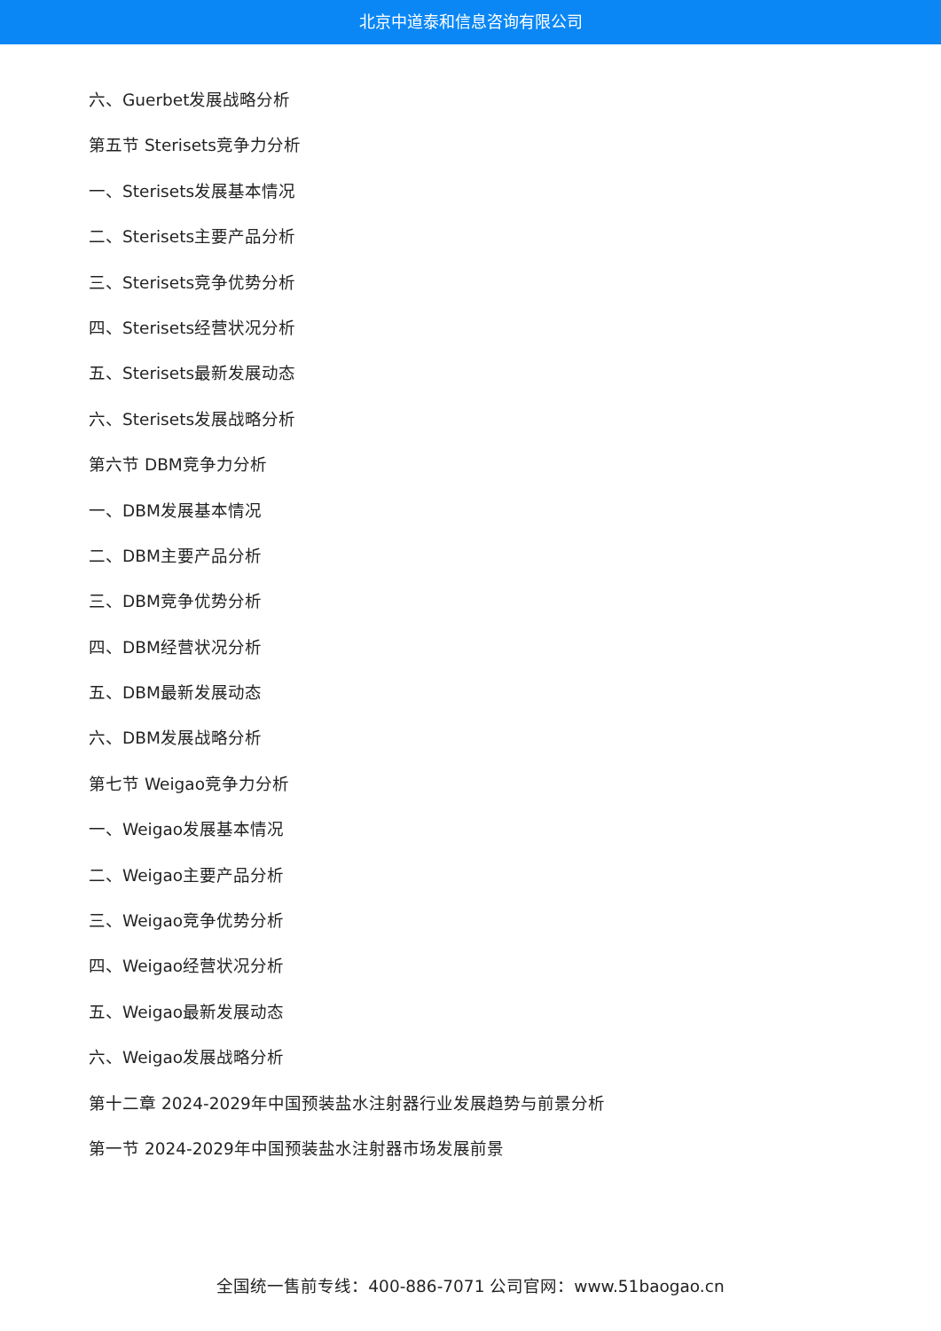北京中道泰和信息咨询有限公司
六、Guerbet发展战略分析
第五节 Sterisets竞争力分析
一、Sterisets发展基本情况
二、Sterisets主要产品分析
三、Sterisets竞争优势分析
四、Sterisets经营状况分析
五、Sterisets最新发展动态
六、Sterisets发展战略分析
第六节 DBM竞争力分析
一、DBM发展基本情况
二、DBM主要产品分析
三、DBM竞争优势分析
四、DBM经营状况分析
五、DBM最新发展动态
六、DBM发展战略分析
第七节 Weigao竞争力分析
一、Weigao发展基本情况
二、Weigao主要产品分析
三、Weigao竞争优势分析
四、Weigao经营状况分析
五、Weigao最新发展动态
六、Weigao发展战略分析
第十二章 2024-2029年中国预装盐水注射器行业发展趋势与前景分析
第一节 2024-2029年中国预装盐水注射器市场发展前景
全国统一售前专线：400-886-7071 公司官网：www.51baogao.cn